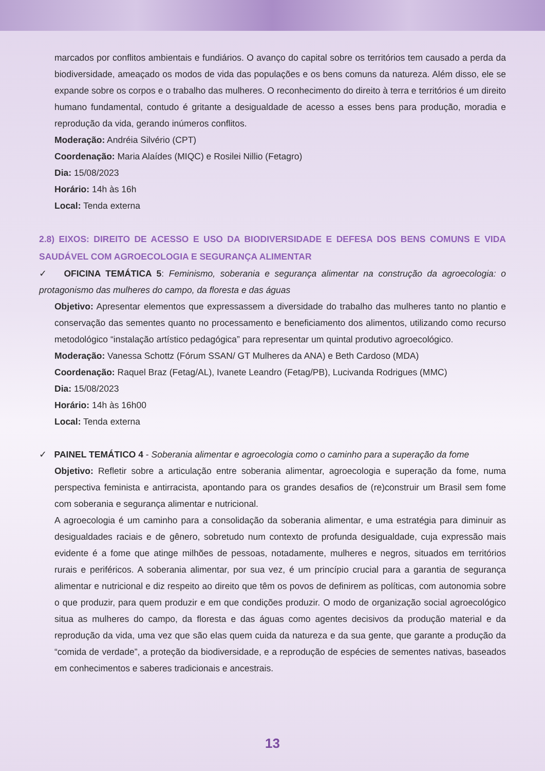marcados por conflitos ambientais e fundiários. O avanço do capital sobre os territórios tem causado a perda da biodiversidade, ameaçado os modos de vida das populações e os bens comuns da natureza. Além disso, ele se expande sobre os corpos e o trabalho das mulheres. O reconhecimento do direito à terra e territórios é um direito humano fundamental, contudo é gritante a desigualdade de acesso a esses bens para produção, moradia e reprodução da vida, gerando inúmeros conflitos.
Moderação: Andréia Silvério (CPT)
Coordenação: Maria Alaídes (MIQC) e Rosilei Nillio (Fetagro)
Dia: 15/08/2023
Horário: 14h às 16h
Local: Tenda externa
2.8) EIXOS: DIREITO DE ACESSO E USO DA BIODIVERSIDADE E DEFESA DOS BENS COMUNS E VIDA SAUDÁVEL COM AGROECOLOGIA E SEGURANÇA ALIMENTAR
✓ OFICINA TEMÁTICA 5: Feminismo, soberania e segurança alimentar na construção da agroecologia: o protagonismo das mulheres do campo, da floresta e das águas
Objetivo: Apresentar elementos que expressassem a diversidade do trabalho das mulheres tanto no plantio e conservação das sementes quanto no processamento e beneficiamento dos alimentos, utilizando como recurso metodológico “instalação artístico pedagógica” para representar um quintal produtivo agroecológico.
Moderação: Vanessa Schottz (Fórum SSAN/ GT Mulheres da ANA) e Beth Cardoso (MDA)
Coordenação: Raquel Braz (Fetag/AL), Ivanete Leandro (Fetag/PB), Lucivanda Rodrigues (MMC)
Dia: 15/08/2023
Horário: 14h às 16h00
Local: Tenda externa
✓ PAINEL TEMÁTICO 4 - Soberania alimentar e agroecologia como o caminho para a superação da fome
Objetivo: Refletir sobre a articulação entre soberania alimentar, agroecologia e superação da fome, numa perspectiva feminista e antirracista, apontando para os grandes desafios de (re)construir um Brasil sem fome com soberania e segurança alimentar e nutricional.
A agroecologia é um caminho para a consolidação da soberania alimentar, e uma estratégia para diminuir as desigualdades raciais e de gênero, sobretudo num contexto de profunda desigualdade, cuja expressão mais evidente é a fome que atinge milhões de pessoas, notadamente, mulheres e negros, situados em territórios rurais e periféricos. A soberania alimentar, por sua vez, é um princípio crucial para a garantia de segurança alimentar e nutricional e diz respeito ao direito que têm os povos de definirem as políticas, com autonomia sobre o que produzir, para quem produzir e em que condições produzir. O modo de organização social agroecológico situa as mulheres do campo, da floresta e das águas como agentes decisivos da produção material e da reprodução da vida, uma vez que são elas quem cuida da natureza e da sua gente, que garante a produção da “comida de verdade”, a proteção da biodiversidade, e a reprodução de espécies de sementes nativas, baseados em conhecimentos e saberes tradicionais e ancestrais.
13